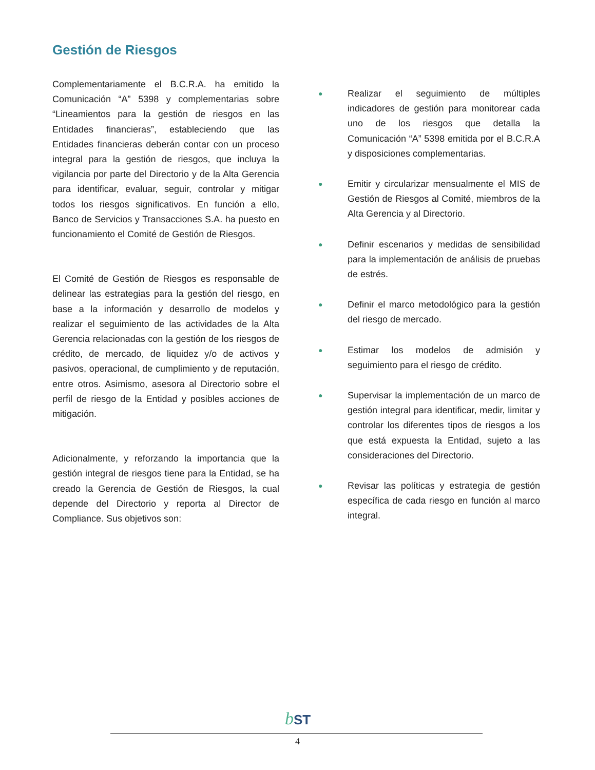Gestión de Riesgos
Complementariamente el B.C.R.A. ha emitido la Comunicación “A” 5398 y complementarias sobre “Lineamientos para la gestión de riesgos en las Entidades financieras”, estableciendo que las Entidades financieras deberán contar con un proceso integral para la gestión de riesgos, que incluya la vigilancia por parte del Directorio y de la Alta Gerencia para identificar, evaluar, seguir, controlar y mitigar todos los riesgos significativos. En función a ello, Banco de Servicios y Transacciones S.A. ha puesto en funcionamiento el Comité de Gestión de Riesgos.
El Comité de Gestión de Riesgos es responsable de delinear las estrategias para la gestión del riesgo, en base a la información y desarrollo de modelos y realizar el seguimiento de las actividades de la Alta Gerencia relacionadas con la gestión de los riesgos de crédito, de mercado, de liquidez y/o de activos y pasivos, operacional, de cumplimiento y de reputación, entre otros. Asimismo, asesora al Directorio sobre el perfil de riesgo de la Entidad y posibles acciones de mitigación.
Adicionalmente, y reforzando la importancia que la gestión integral de riesgos tiene para la Entidad, se ha creado la Gerencia de Gestión de Riesgos, la cual depende del Directorio y reporta al Director de Compliance. Sus objetivos son:
● Realizar el seguimiento de múltiples indicadores de gestión para monitorear cada uno de los riesgos que detalla la Comunicación “A” 5398 emitida por el B.C.R.A y disposiciones complementarias.
● Emitir y circularizar mensualmente el MIS de Gestión de Riesgos al Comité, miembros de la Alta Gerencia y al Directorio.
● Definir escenarios y medidas de sensibilidad para la implementación de análisis de pruebas de estrés.
● Definir el marco metodológico para la gestión del riesgo de mercado.
● Estimar los modelos de admisión y seguimiento para el riesgo de crédito.
● Supervisar la implementación de un marco de gestión integral para identificar, medir, limitar y controlar los diferentes tipos de riesgos a los que está expuesta la Entidad, sujeto a las consideraciones del Directorio.
● Revisar las políticas y estrategia de gestión específica de cada riesgo en función al marco integral.
bST
4